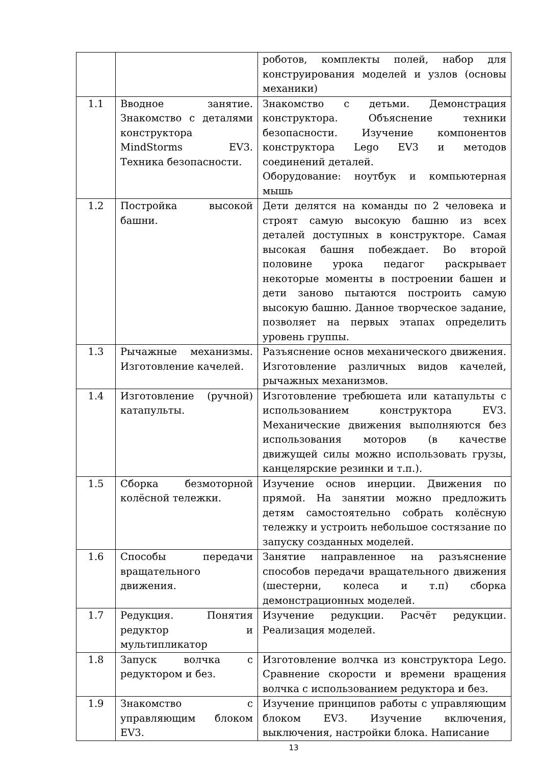| | | роботов, комплекты полей, набор для конструирования моделей и узлов (основы механики) |
| 1.1 | Вводное занятие. Знакомство с деталями конструктора MindStorms EV3. Техника безопасности. | Знакомство с детьми. Демонстрация конструктора. Объяснение техники безопасности. Изучение компонентов конструктора Lego EV3 и методов соединений деталей. Оборудование: ноутбук и компьютерная мышь |
| 1.2 | Постройка высокой башни. | Дети делятся на команды по 2 человека и строят самую высокую башню из всех деталей доступных в конструкторе. Самая высокая башня побеждает. Во второй половине урока педагог раскрывает некоторые моменты в построении башен и дети заново пытаются построить самую высокую башню. Данное творческое задание, позволяет на первых этапах определить уровень группы. |
| 1.3 | Рычажные механизмы. Изготовление качелей. | Разъяснение основ механического движения. Изготовление различных видов качелей, рычажных механизмов. |
| 1.4 | Изготовление (ручной) катапульты. | Изготовление требюшета или катапульты с использованием конструктора EV3. Механические движения выполняются без использования моторов (в качестве движущей силы можно использовать грузы, канцелярские резинки и т.п.). |
| 1.5 | Сборка безмоторной колёсной тележки. | Изучение основ инерции. Движения по прямой. На занятии можно предложить детям самостоятельно собрать колёсную тележку и устроить небольшое состязание по запуску созданных моделей. |
| 1.6 | Способы передачи вращательного движения. | Занятие направленное на разъяснение способов передачи вращательного движения (шестерни, колеса и т.п) сборка демонстрационных моделей. |
| 1.7 | Редукция. Понятия редуктор и мультипликатор | Изучение редукции. Расчёт редукции. Реализация моделей. |
| 1.8 | Запуск волчка с редуктором и без. | Изготовление волчка из конструктора Lego. Сравнение скорости и времени вращения волчка с использованием редуктора и без. |
| 1.9 | Знакомство с управляющим блоком EV3. | Изучение принципов работы с управляющим блоком EV3. Изучение включения, выключения, настройки блока. Написание |
13